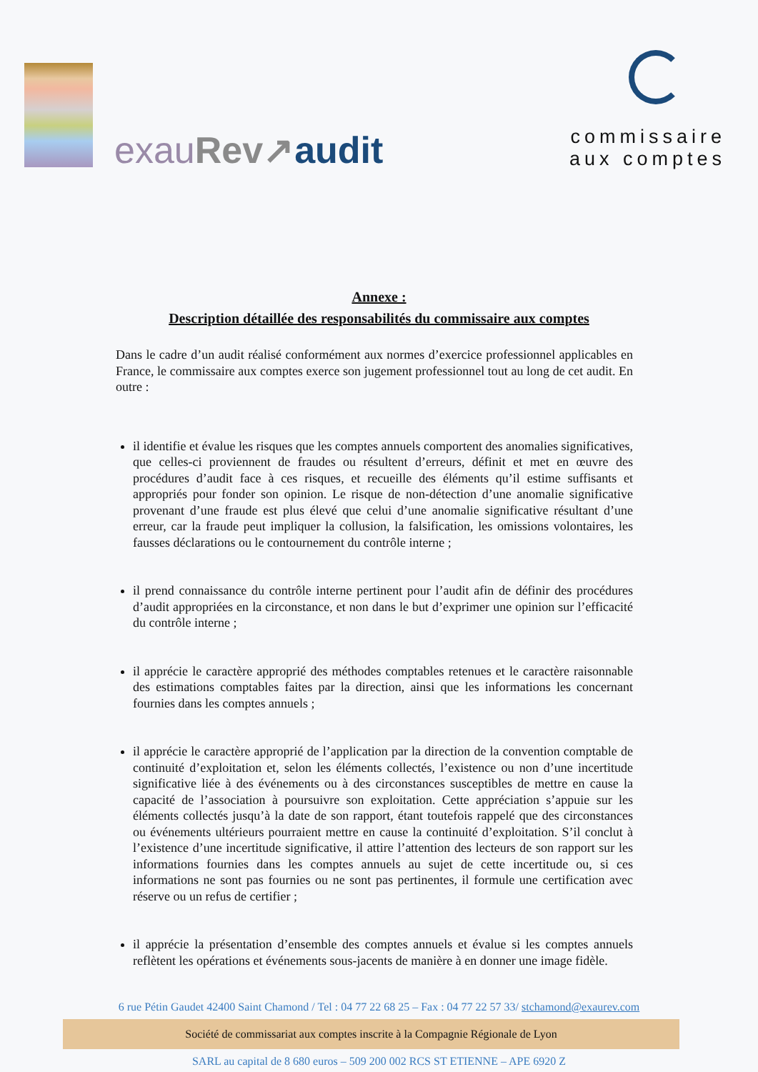exau Rev↗audit
commissaire
aux comptes
Annexe :
Description détaillée des responsabilités du commissaire aux comptes
Dans le cadre d’un audit réalisé conformément aux normes d’exercice professionnel applicables en France, le commissaire aux comptes exerce son jugement professionnel tout au long de cet audit. En outre :
il identifie et évalue les risques que les comptes annuels comportent des anomalies significatives, que celles-ci proviennent de fraudes ou résultent d’erreurs, définit et met en œuvre des procédures d’audit face à ces risques, et recueille des éléments qu’il estime suffisants et appropriés pour fonder son opinion. Le risque de non-détection d’une anomalie significative provenant d’une fraude est plus élevé que celui d’une anomalie significative résultant d’une erreur, car la fraude peut impliquer la collusion, la falsification, les omissions volontaires, les fausses déclarations ou le contournement du contrôle interne ;
il prend connaissance du contrôle interne pertinent pour l’audit afin de définir des procédures d’audit appropriées en la circonstance, et non dans le but d’exprimer une opinion sur l’efficacité du contrôle interne ;
il apprécie le caractère approprié des méthodes comptables retenues et le caractère raisonnable des estimations comptables faites par la direction, ainsi que les informations les concernant fournies dans les comptes annuels ;
il apprécie le caractère approprié de l’application par la direction de la convention comptable de continuité d’exploitation et, selon les éléments collectés, l’existence ou non d’une incertitude significative liée à des événements ou à des circonstances susceptibles de mettre en cause la capacité de l’association à poursuivre son exploitation. Cette appréciation s’appuie sur les éléments collectés jusqu’à la date de son rapport, étant toutefois rappelé que des circonstances ou événements ultérieurs pourraient mettre en cause la continuité d’exploitation. S’il conclut à l’existence d’une incertitude significative, il attire l’attention des lecteurs de son rapport sur les informations fournies dans les comptes annuels au sujet de cette incertitude ou, si ces informations ne sont pas fournies ou ne sont pas pertinentes, il formule une certification avec réserve ou un refus de certifier ;
il apprécie la présentation d’ensemble des comptes annuels et évalue si les comptes annuels reflètent les opérations et événements sous-jacents de manière à en donner une image fidèle.
6 rue Pétin Gaudet 42400 Saint Chamond / Tel : 04 77 22 68 25 – Fax : 04 77 22 57 33/ stchamond@exaurev.com
Société de commissariat aux comptes inscrite à la Compagnie Régionale de Lyon
SARL au capital de 8 680 euros – 509 200 002 RCS ST ETIENNE – APE 6920 Z